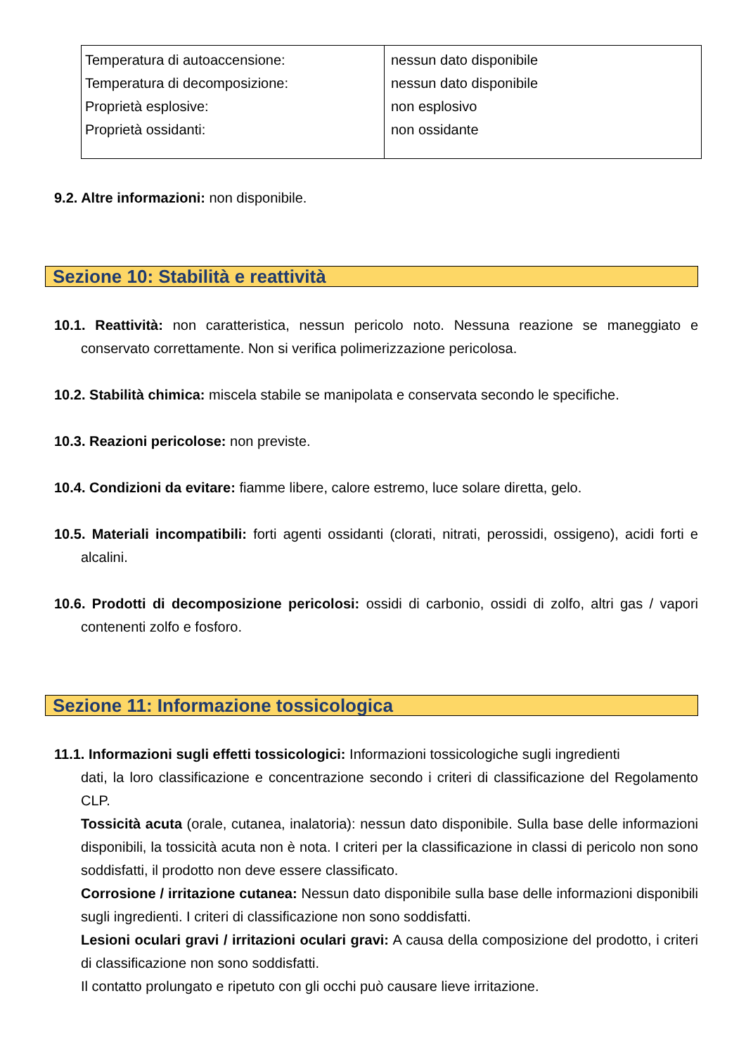| Temperatura di autoaccensione: Temperatura di decomposizione: Proprietà esplosive: Proprietà ossidanti: | nessun dato disponibile nessun dato disponibile non esplosivo non ossidante |
9.2. Altre informazioni: non disponibile.
Sezione 10: Stabilità e reattività
10.1. Reattività: non caratteristica, nessun pericolo noto. Nessuna reazione se maneggiato e conservato correttamente. Non si verifica polimerizzazione pericolosa.
10.2. Stabilità chimica: miscela stabile se manipolata e conservata secondo le specifiche.
10.3. Reazioni pericolose: non previste.
10.4. Condizioni da evitare: fiamme libere, calore estremo, luce solare diretta, gelo.
10.5. Materiali incompatibili: forti agenti ossidanti (clorati, nitrati, perossidi, ossigeno), acidi forti e alcalini.
10.6. Prodotti di decomposizione pericolosi: ossidi di carbonio, ossidi di zolfo, altri gas / vapori contenenti zolfo e fosforo.
Sezione 11: Informazione tossicologica
11.1. Informazioni sugli effetti tossicologici: Informazioni tossicologiche sugli ingredienti
dati, la loro classificazione e concentrazione secondo i criteri di classificazione del Regolamento CLP.
Tossicità acuta (orale, cutanea, inalatoria): nessun dato disponibile. Sulla base delle informazioni disponibili, la tossicità acuta non è nota. I criteri per la classificazione in classi di pericolo non sono soddisfatti, il prodotto non deve essere classificato.
Corrosione / irritazione cutanea: Nessun dato disponibile sulla base delle informazioni disponibili sugli ingredienti. I criteri di classificazione non sono soddisfatti.
Lesioni oculari gravi / irritazioni oculari gravi: A causa della composizione del prodotto, i criteri di classificazione non sono soddisfatti.
Il contatto prolungato e ripetuto con gli occhi può causare lieve irritazione.